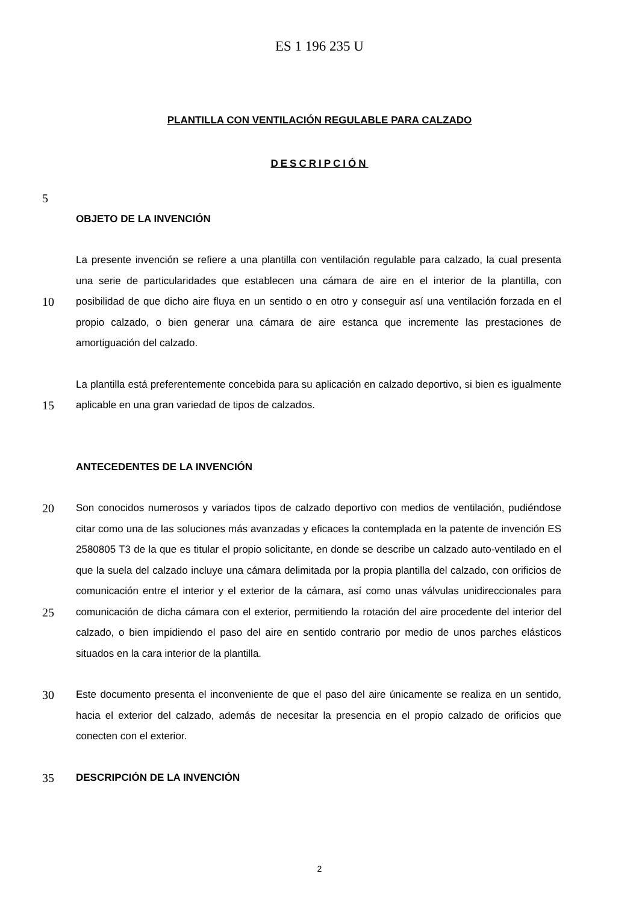ES 1 196 235 U
PLANTILLA CON VENTILACIÓN REGULABLE PARA CALZADO
DESCRIPCIÓN
5
OBJETO DE LA INVENCIÓN
10
La presente invención se refiere a una plantilla con ventilación regulable para calzado, la cual presenta una serie de particularidades que establecen una cámara de aire en el interior de la plantilla, con posibilidad de que dicho aire fluya en un sentido o en otro y conseguir así una ventilación forzada en el propio calzado, o bien generar una cámara de aire estanca que incremente las prestaciones de amortiguación del calzado.
15
La plantilla está preferentemente concebida para su aplicación en calzado deportivo, si bien es igualmente aplicable en una gran variedad de tipos de calzados.
ANTECEDENTES DE LA INVENCIÓN
20
25
Son conocidos numerosos y variados tipos de calzado deportivo con medios de ventilación, pudiéndose citar como una de las soluciones más avanzadas y eficaces la contemplada en la patente de invención ES 2580805 T3 de la que es titular el propio solicitante, en donde se describe un calzado auto-ventilado en el que la suela del calzado incluye una cámara delimitada por la propia plantilla del calzado, con orificios de comunicación entre el interior y el exterior de la cámara, así como unas válvulas unidireccionales para comunicación de dicha cámara con el exterior, permitiendo la rotación del aire procedente del interior del calzado, o bien impidiendo el paso del aire en sentido contrario por medio de unos parches elásticos situados en la cara interior de la plantilla.
30
Este documento presenta el inconveniente de que el paso del aire únicamente se realiza en un sentido, hacia el exterior del calzado, además de necesitar la presencia en el propio calzado de orificios que conecten con el exterior.
35
DESCRIPCIÓN DE LA INVENCIÓN
2